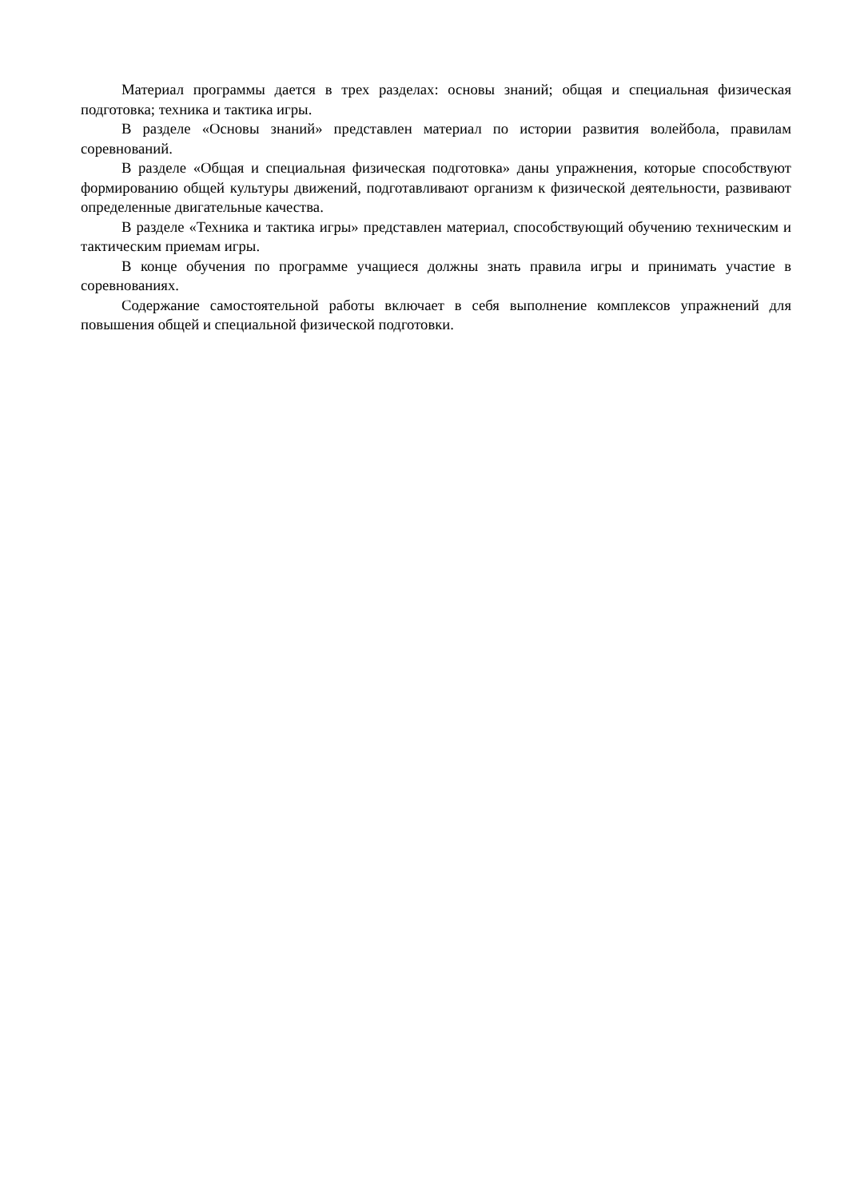Материал программы дается в трех разделах: основы знаний; общая и специальная физическая подготовка; техника и тактика игры.
В разделе «Основы знаний» представлен материал по истории развития волейбола, правилам соревнований.
В разделе «Общая и специальная физическая подготовка» даны упражнения, которые способствуют формированию общей культуры движений, подготавливают организм к физической деятельности, развивают определенные двигательные качества.
В разделе «Техника и тактика игры» представлен материал, способствующий обучению техническим и тактическим приемам игры.
В конце обучения по программе учащиеся должны знать правила игры и принимать участие в соревнованиях.
Содержание самостоятельной работы включает в себя выполнение комплексов упражнений для повышения общей и специальной физической подготовки.